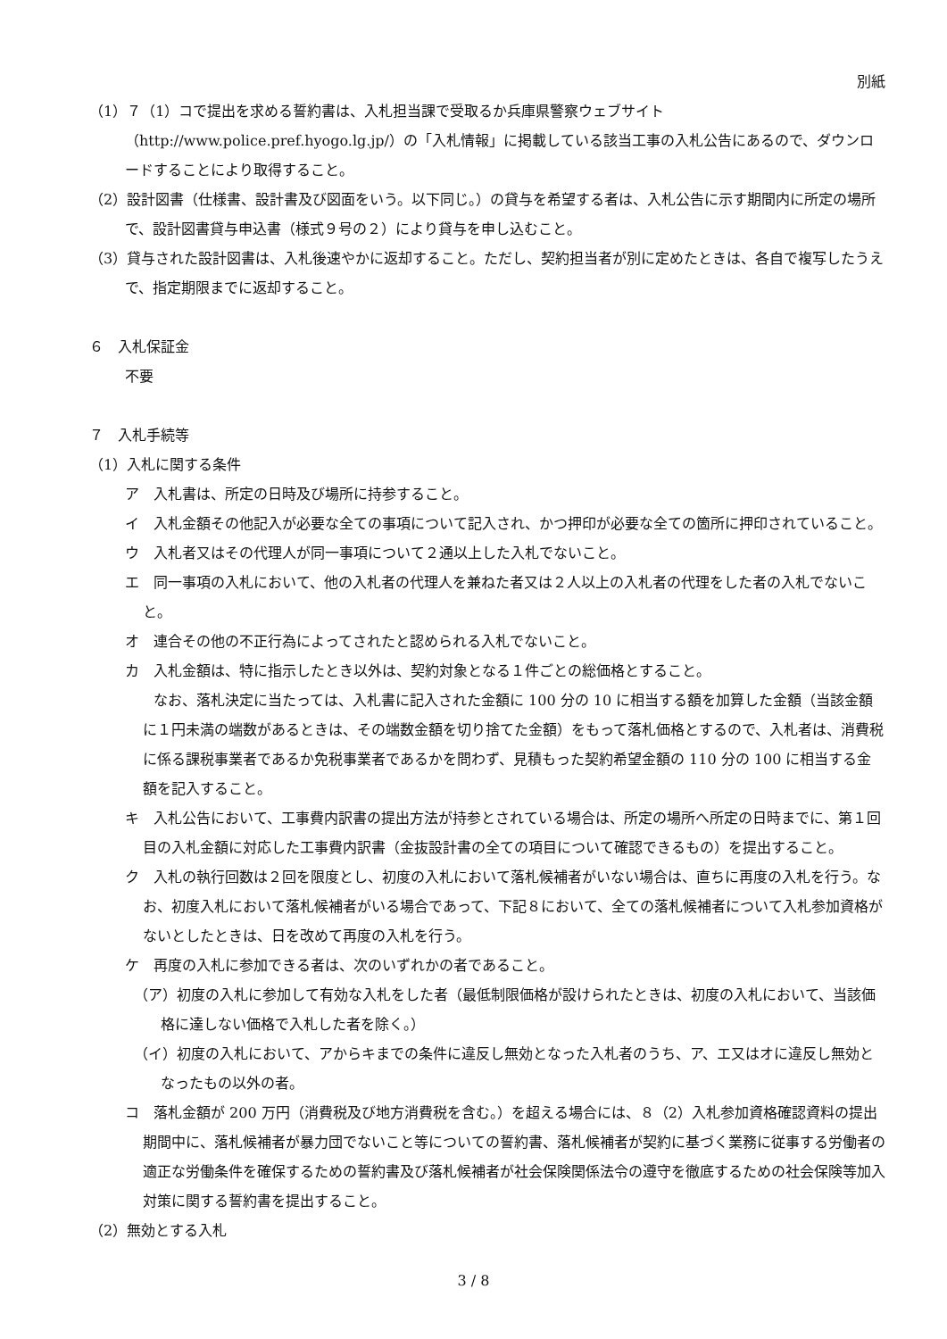別紙
（1）７（1）コで提出を求める誓約書は、入札担当課で受取るか兵庫県警察ウェブサイト（http://www.police.pref.hyogo.lg.jp/）の「入札情報」に掲載している該当工事の入札公告にあるので、ダウンロードすることにより取得すること。
（2）設計図書（仕様書、設計書及び図面をいう。以下同じ。）の貸与を希望する者は、入札公告に示す期間内に所定の場所で、設計図書貸与申込書（様式９号の２）により貸与を申し込むこと。
（3）貸与された設計図書は、入札後速やかに返却すること。ただし、契約担当者が別に定めたときは、各自で複写したうえで、指定期限までに返却すること。
６　入札保証金
不要
７　入札手続等
（1）入札に関する条件
ア　入札書は、所定の日時及び場所に持参すること。
イ　入札金額その他記入が必要な全ての事項について記入され、かつ押印が必要な全ての箇所に押印されていること。
ウ　入札者又はその代理人が同一事項について２通以上した入札でないこと。
エ　同一事項の入札において、他の入札者の代理人を兼ねた者又は２人以上の入札者の代理をした者の入札でないこと。
オ　連合その他の不正行為によってされたと認められる入札でないこと。
カ　入札金額は、特に指示したとき以外は、契約対象となる１件ごとの総価格とすること。
　　なお、落札決定に当たっては、入札書に記入された金額に 100 分の 10 に相当する額を加算した金額（当該金額に１円未満の端数があるときは、その端数金額を切り捨てた金額）をもって落札価格とするので、入札者は、消費税に係る課税事業者であるか免税事業者であるかを問わず、見積もった契約希望金額の 110 分の 100 に相当する金額を記入すること。
キ　入札公告において、工事費内訳書の提出方法が持参とされている場合は、所定の場所へ所定の日時までに、第１回目の入札金額に対応した工事費内訳書（金抜設計書の全ての項目について確認できるもの）を提出すること。
ク　入札の執行回数は２回を限度とし、初度の入札において落札候補者がいない場合は、直ちに再度の入札を行う。なお、初度入札において落札候補者がいる場合であって、下記８において、全ての落札候補者について入札参加資格がないとしたときは、日を改めて再度の入札を行う。
ケ　再度の入札に参加できる者は、次のいずれかの者であること。
（ア）初度の入札に参加して有効な入札をした者（最低制限価格が設けられたときは、初度の入札において、当該価格に達しない価格で入札した者を除く。）
（イ）初度の入札において、アからキまでの条件に違反し無効となった入札者のうち、ア、エ又はオに違反し無効となったもの以外の者。
コ　落札金額が 200 万円（消費税及び地方消費税を含む。）を超える場合には、８（2）入札参加資格確認資料の提出期間中に、落札候補者が暴力団でないこと等についての誓約書、落札候補者が契約に基づく業務に従事する労働者の適正な労働条件を確保するための誓約書及び落札候補者が社会保険関係法令の遵守を徹底するための社会保険等加入対策に関する誓約書を提出すること。
（2）無効とする入札
3 / 8